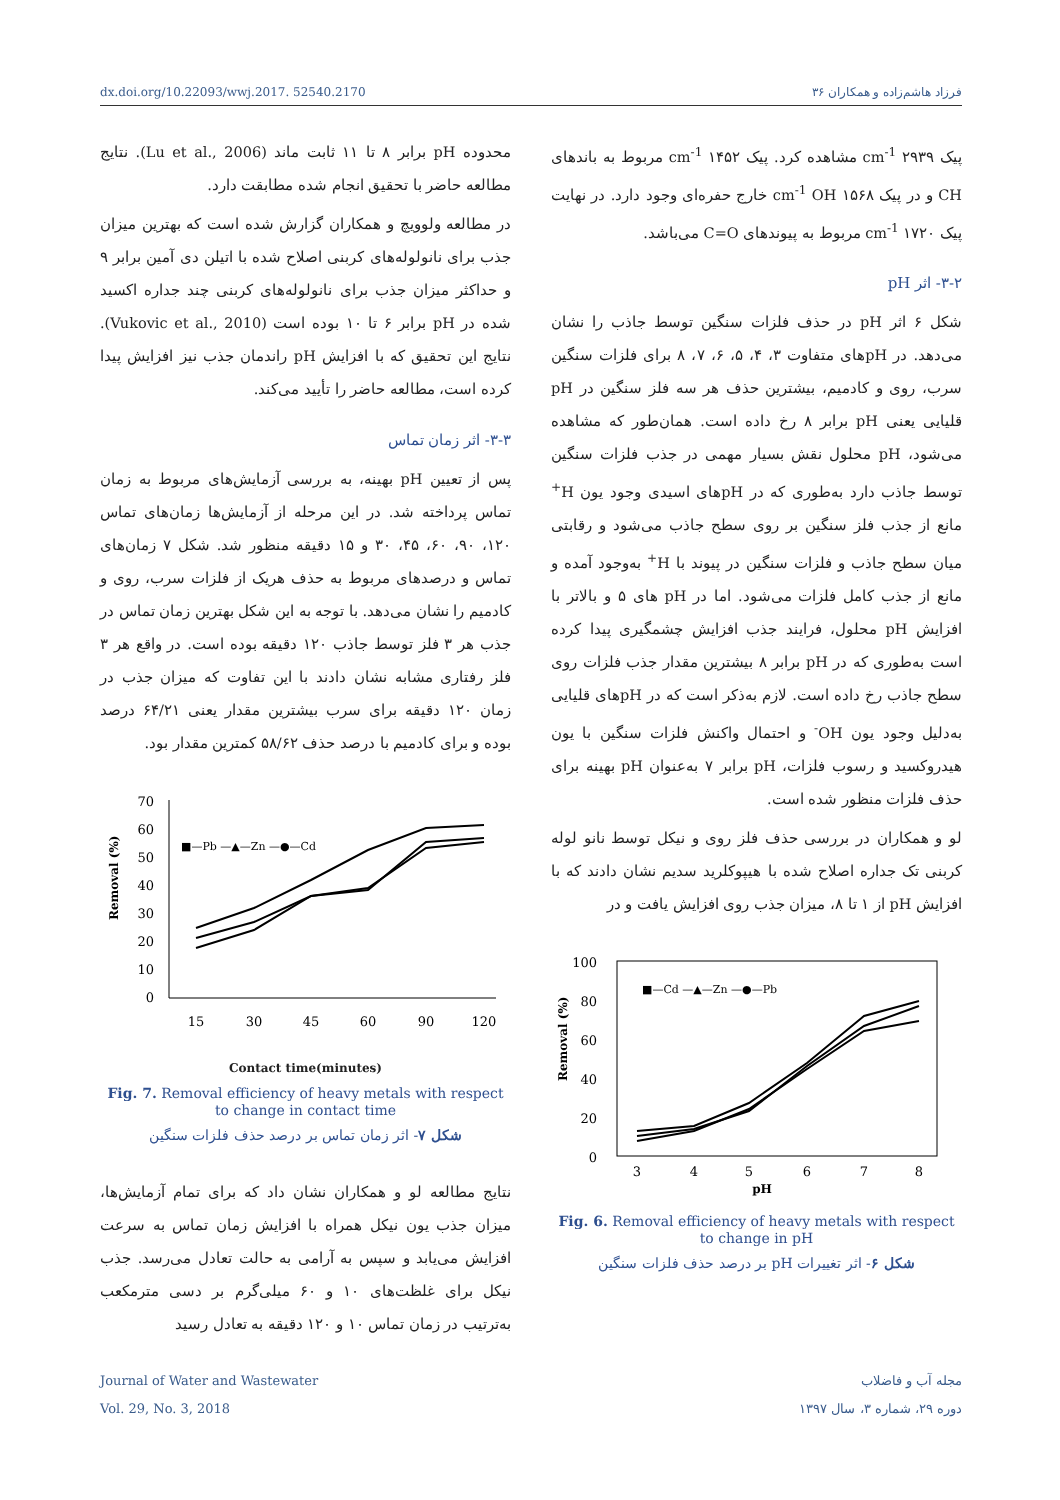dx.doi.org/10.22093/wwj.2017. 52540.2170 فرزاد هاشم‌زاده و همکاران ۳۶
پیک ۲۹۳۹ cm<sup>-1</sup> مشاهده کرد. پیک ۱۴۵۲ cm<sup>-1</sup> مربوط به باندهای CH و در پیک ۱۵۶۸ cm<sup>-1</sup> OH خارج حفره‌ای وجود دارد. در نهایت پیک ۱۷۲۰ cm<sup>-1</sup> مربوط به پیوندهای C=O می‌باشد.
۳-۲- اثر pH
شکل ۶ اثر pH در حذف فلزات سنگین توسط جاذب را نشان می‌دهد. در pHهای متفاوت ۳، ۴، ۵، ۶، ۷، ۸ برای فلزات سنگین سرب، روی و کادمیم، بیشترین حذف هر سه فلز سنگین در pH قلیایی یعنی pH برابر ۸ رخ داده است. همان‌طور که مشاهده می‌شود، pH محلول نقش بسیار مهمی در جذب فلزات سنگین توسط جاذب دارد به‌طوری که در pHهای اسیدی وجود یون H<sup>+</sup> مانع از جذب فلز سنگین بر روی سطح جاذب می‌شود و رقابتی میان سطح جاذب و فلزات سنگین در پیوند با H<sup>+</sup> به‌وجود آمده و مانع از جذب کامل فلزات می‌شود. اما در pH های ۵ و بالاتر با افزایش pH محلول، فرایند جذب افزایش چشمگیری پیدا کرده است به‌طوری که در pH برابر ۸ بیشترین مقدار جذب فلزات روی سطح جاذب رخ داده است. لازم به‌ذکر است که در pHهای قلیایی به‌دلیل وجود یون OH<sup>-</sup> و احتمال واکنش فلزات سنگین با یون هیدروکسید و رسوب فلزات، pH برابر ۷ به‌عنوان pH بهینه برای حذف فلزات منظور شده است.
لو و همکاران در بررسی حذف فلز روی و نیکل توسط نانو لوله کربنی تک جداره اصلاح شده با هیپوکلرید سدیم نشان دادند که با افزایش pH از ۱ تا ۸، میزان جذب روی افزایش یافت و در
Removal (%)
100
80
60
40
20
0
■—Cd —▲—Zn —●—Pb
3
4
5
6
7
8
pH
Fig. 6. Removal efficiency of heavy metals with respect
to change in pH
شکل ۶- اثر تغییرات pH بر درصد حذف فلزات سنگین
محدوده pH برابر ۸ تا ۱۱ ثابت ماند (Lu et al., 2006). نتایج مطالعه حاضر با تحقیق انجام شده مطابقت دارد.
در مطالعه ولوویچ و همکاران گزارش شده است که بهترین میزان جذب برای نانولوله‌های کربنی اصلاح شده با اتیلن دی آمین برابر ۹ و حداکثر میزان جذب برای نانولوله‌های کربنی چند جداره اکسید شده در pH برابر ۶ تا ۱۰ بوده است (Vukovic et al., 2010). نتایج این تحقیق که با افزایش pH راندمان جذب نیز افزایش پیدا کرده است، مطالعه حاضر را تأیید می‌کند.
۳-۳- اثر زمان تماس
پس از تعیین pH بهینه، به بررسی آزمایش‌های مربوط به زمان تماس پرداخته شد. در این مرحله از آزمایش‌ها زمان‌های تماس ۱۲۰، ۹۰، ۶۰، ۴۵، ۳۰ و ۱۵ دقیقه منظور شد. شکل ۷ زمان‌های تماس و درصدهای مربوط به حذف هریک از فلزات سرب، روی و کادمیم را نشان می‌دهد. با توجه به این شکل بهترین زمان تماس در جذب هر ۳ فلز توسط جاذب ۱۲۰ دقیقه بوده است. در واقع هر ۳ فلز رفتاری مشابه نشان دادند با این تفاوت که میزان جذب در زمان ۱۲۰ دقیقه برای سرب بیشترین مقدار یعنی ۶۴/۲۱ درصد بوده و برای کادمیم با درصد حذف ۵۸/۶۲ کمترین مقدار بود.
Removal (%)
70
60
50
40
30
20
10
0
■—Pb —▲—Zn —●—Cd
15
30
45
60
90
120
Contact time(minutes)
Fig. 7. Removal efficiency of heavy metals with respect
to change in contact time
شکل ۷- اثر زمان تماس بر درصد حذف فلزات سنگین
نتایج مطالعه لو و همکاران نشان داد که برای تمام آزمایش‌ها، میزان جذب یون نیکل همراه با افزایش زمان تماس به سرعت افزایش می‌یابد و سپس به آرامی به حالت تعادل می‌رسد. جذب نیکل برای غلظت‌های ۱۰ و ۶۰ میلی‌گرم بر دسی مترمکعب به‌ترتیب در زمان تماس ۱۰ و ۱۲۰ دقیقه به تعادل رسید
Journal of Water and Wastewater
Vol. 29, No. 3, 2018
مجله آب و فاضلاب
دوره ۲۹، شماره ۳، سال ۱۳۹۷